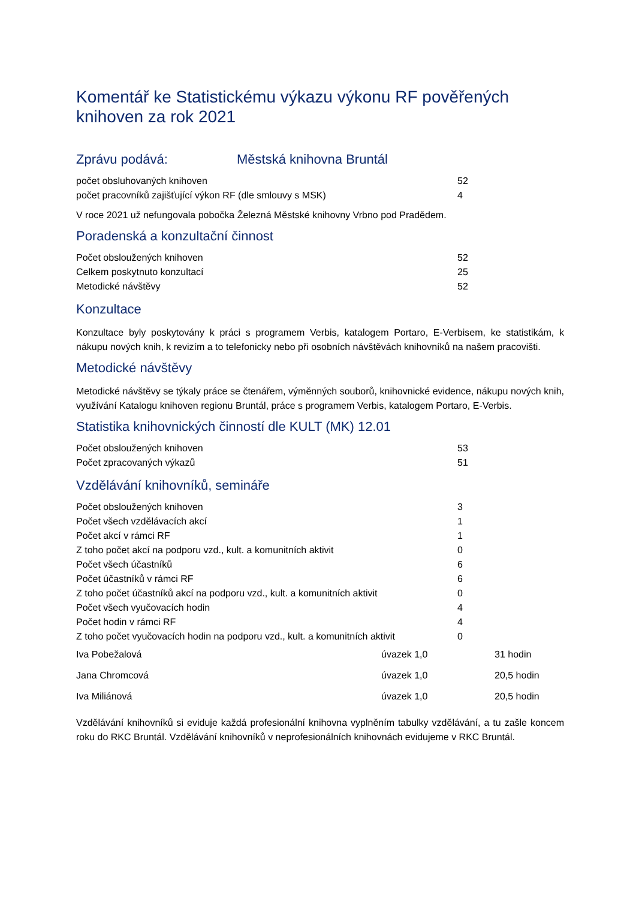Komentář ke Statistickému výkazu výkonu RF pověřených knihoven za rok 2021
Zprávu podává: Městská knihovna Bruntál
| počet obsluhovaných knihoven | 52 |
| počet pracovníků zajišťující výkon RF (dle smlouvy s MSK) | 4 |
V roce 2021 už nefungovala pobočka Železná Městské knihovny Vrbno pod Pradědem.
Poradenská a konzultační činnost
| Počet obsloužených knihoven | 52 |
| Celkem poskytnuto konzultací | 25 |
| Metodické návštěvy | 52 |
Konzultace
Konzultace byly poskytovány k práci s programem Verbis, katalogem Portaro, E-Verbisem, ke statistikám, k nákupu nových knih, k revizím a to telefonicky nebo při osobních návštěvách knihovníků na našem pracovišti.
Metodické návštěvy
Metodické návštěvy se týkaly práce se čtenářem, výměnných souborů, knihovnické evidence, nákupu nových knih, využívání Katalogu knihoven regionu Bruntál, práce s programem Verbis, katalogem Portaro, E-Verbis.
Statistika knihovnických činností dle KULT (MK) 12.01
| Počet obsloužených knihoven | 53 |
| Počet zpracovaných výkazů | 51 |
Vzdělávání knihovníků, semináře
| Počet obsloužených knihoven | 3 |
| Počet všech vzdělávacích akcí | 1 |
| Počet akcí v rámci RF | 1 |
| Z toho počet akcí na podporu vzd., kult. a komunitních aktivit | 0 |
| Počet všech účastníků | 6 |
| Počet účastníků v rámci RF | 6 |
| Z toho počet účastníků akcí na podporu vzd., kult. a komunitních aktivit | 0 |
| Počet všech vyučovacích hodin | 4 |
| Počet hodin v rámci RF | 4 |
| Z toho počet vyučovacích hodin na podporu vzd., kult. a komunitních aktivit | 0 |
| Iva Pobežalová | úvazek 1,0 | 31 hodin |
| Jana Chromcová | úvazek 1,0 | 20,5 hodin |
| Iva Miliánová | úvazek 1,0 | 20,5 hodin |
Vzdělávání knihovníků si eviduje každá profesionální knihovna vyplněním tabulky vzdělávání, a tu zašle koncem roku do RKC Bruntál. Vzdělávání knihovníků v neprofesionálních knihovnách evidujeme v RKC Bruntál.